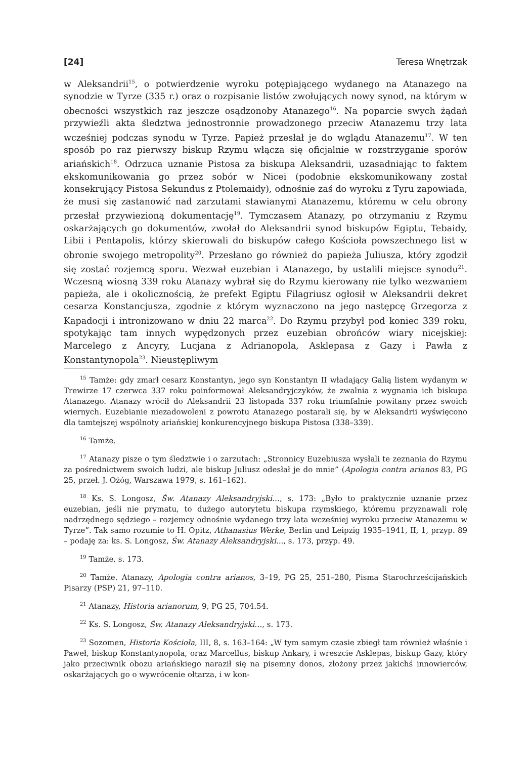[24] Teresa Wnętrzak
w Aleksandrii<sup>15</sup>, o potwierdzenie wyroku potępiającego wydanego na Atanazego na synodzie w Tyrze (335 r.) oraz o rozpisanie listów zwołujących nowy synod, na którym w obecności wszystkich raz jeszcze osądzonoby Atanazego<sup>16</sup>. Na poparcie swych żądań przywieźli akta śledztwa jednostronnie prowadzonego przeciw Atanazemu trzy lata wcześniej podczas synodu w Tyrze. Papież przesłał je do wglądu Atanazemu<sup>17</sup>. W ten sposób po raz pierwszy biskup Rzymu włącza się oficjalnie w rozstrzyganie sporów ariańskich<sup>18</sup>. Odrzuca uznanie Pistosa za biskupa Aleksandrii, uzasadniając to faktem ekskomunikowania go przez sobór w Nicei (podobnie ekskomunikowany został konsekrujący Pistosa Sekundus z Ptolemaidy), odnośnie zaś do wyroku z Tyru zapowiada, że musi się zastanowić nad zarzutami stawianymi Atanazemu, któremu w celu obrony przesłał przywiezioną dokumentację<sup>19</sup>. Tymczasem Atanazy, po otrzymaniu z Rzymu oskarżających go dokumentów, zwołał do Aleksandrii synod biskupów Egiptu, Tebaidy, Libii i Pentapolis, którzy skierowali do biskupów całego Kościoła powszechnego list w obronie swojego metropolity<sup>20</sup>. Przesłano go również do papieża Juliusza, który zgodził się zostać rozjemcą sporu. Wezwał euzebian i Atanazego, by ustalili miejsce synodu<sup>21</sup>. Wczesną wiosną 339 roku Atanazy wybrał się do Rzymu kierowany nie tylko wezwaniem papieża, ale i okolicznością, że prefekt Egiptu Filagriusz ogłosił w Aleksandrii dekret cesarza Konstancjusza, zgodnie z którym wyznaczono na jego następcę Grzegorza z Kapadocji i intronizowano w dniu 22 marca<sup>22</sup>. Do Rzymu przybył pod koniec 339 roku, spotykając tam innych wypędzonych przez euzebian obrońców wiary nicejskiej: Marcelego z Ancyry, Lucjana z Adrianopola, Asklepasa z Gazy i Pawła z Konstantynopola<sup>23</sup>. Nieustępliwym
<sup>15</sup> Tamże: gdy zmarł cesarz Konstantyn, jego syn Konstantyn II władający Galią listem wydanym w Trewirze 17 czerwca 337 roku poinformował Aleksandryjczyków, że zwalnia z wygnania ich biskupa Atanazego. Atanazy wrócił do Aleksandrii 23 listopada 337 roku triumfalnie powitany przez swoich wiernych. Euzebianie niezadowoleni z powrotu Atanazego postarali się, by w Aleksandrii wyświęcono dla tamtejszej wspólnoty ariańskiej konkurencyjnego biskupa Pistosa (338–339).
<sup>16</sup> Tamże.
<sup>17</sup> Atanazy pisze o tym śledztwie i o zarzutach: „Stronnicy Euzebiusza wysłali te zeznania do Rzymu za pośrednictwem swoich ludzi, ale biskup Juliusz odesłał je do mnie” (Apologia contra arianos 83, PG 25, przeł. J. Ożóg, Warszawa 1979, s. 161–162).
<sup>18</sup> Ks. S. Longosz, Św. Atanazy Aleksandryjski…, s. 173: „Było to praktycznie uznanie przez euzebian, jeśli nie prymatu, to dużego autorytetu biskupa rzymskiego, któremu przyznawali rolę nadrzędnego sędziego – rozjemcy odnośnie wydanego trzy lata wcześniej wyroku przeciw Atanazemu w Tyrze”. Tak samo rozumie to H. Opitz, Athanasius Werke, Berlin und Leipzig 1935–1941, II, 1, przyp. 89 – podaję za: ks. S. Longosz, Św. Atanazy Aleksandryjski..., s. 173, przyp. 49.
<sup>19</sup> Tamże, s. 173.
<sup>20</sup> Tamże. Atanazy, Apologia contra arianos, 3–19, PG 25, 251–280, Pisma Starochrześcijańskich Pisarzy (PSP) 21, 97–110.
<sup>21</sup> Atanazy, Historia arianorum, 9, PG 25, 704.54.
<sup>22</sup> Ks. S. Longosz, Św. Atanazy Aleksandryjski…, s. 173.
<sup>23</sup> Sozomen, Historia Kościoła, III, 8, s. 163–164: „W tym samym czasie zbiegł tam również właśnie i Paweł, biskup Konstantynopola, oraz Marcellus, biskup Ankary, i wreszcie Asklepas, biskup Gazy, który jako przeciwnik obozu ariańskiego naraził się na pisemny donos, złożony przez jakichś innowierców, oskarżających go o wywrócenie ołtarza, i w kon-